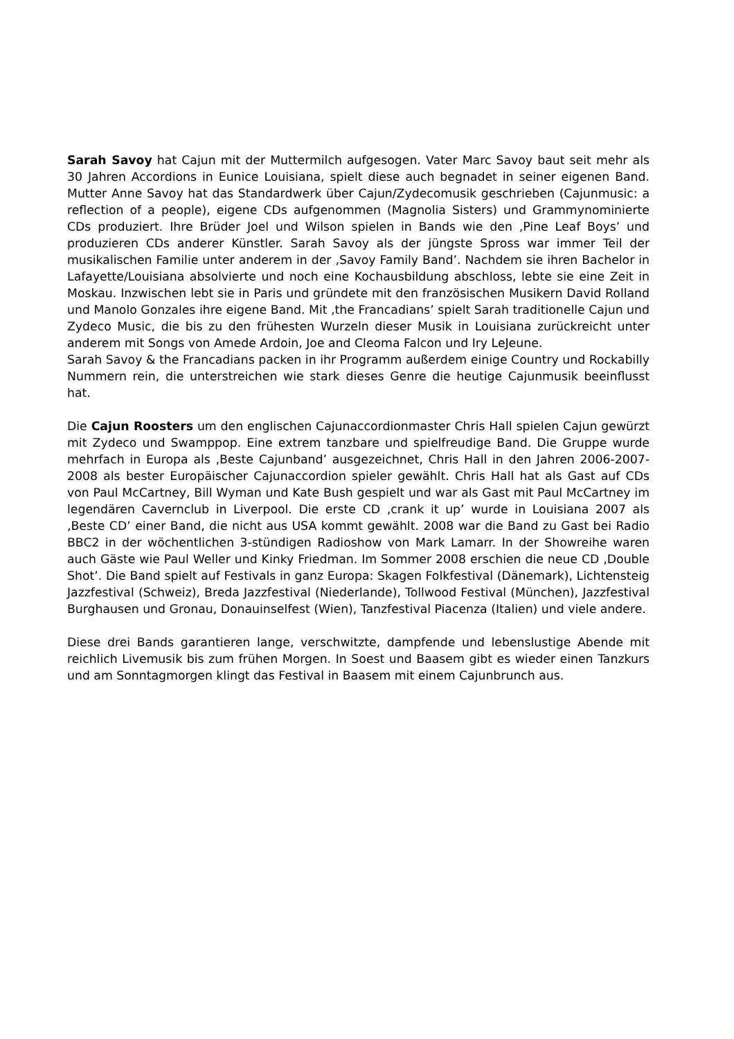Sarah Savoy hat Cajun mit der Muttermilch aufgesogen. Vater Marc Savoy baut seit mehr als 30 Jahren Accordions in Eunice Louisiana, spielt diese auch begnadet in seiner eigenen Band. Mutter Anne Savoy hat das Standardwerk über Cajun/Zydecomusik geschrieben (Cajunmusic: a reflection of a people), eigene CDs aufgenommen (Magnolia Sisters) und Grammynominierte CDs produziert. Ihre Brüder Joel und Wilson spielen in Bands wie den ‚Pine Leaf Boys’ und produzieren CDs anderer Künstler. Sarah Savoy als der jüngste Spross war immer Teil der musikalischen Familie unter anderem in der ‚Savoy Family Band’. Nachdem sie ihren Bachelor in Lafayette/Louisiana absolvierte und noch eine Kochausbildung abschloss, lebte sie eine Zeit in Moskau. Inzwischen lebt sie in Paris und gründete mit den französischen Musikern David Rolland und Manolo Gonzales ihre eigene Band. Mit ‚the Francadians’ spielt Sarah traditionelle Cajun und Zydeco Music, die bis zu den frühesten Wurzeln dieser Musik in Louisiana zurückreicht unter anderem mit Songs von Amede Ardoin, Joe and Cleoma Falcon und Iry LeJeune.
Sarah Savoy & the Francadians packen in ihr Programm außerdem einige Country und Rockabilly Nummern rein, die unterstreichen wie stark dieses Genre die heutige Cajunmusik beeinflusst hat.
Die Cajun Roosters um den englischen Cajunaccordionmaster Chris Hall spielen Cajun gewürzt mit Zydeco und Swamppop. Eine extrem tanzbare und spielfreudige Band. Die Gruppe wurde mehrfach in Europa als ‚Beste Cajunband’ ausgezeichnet, Chris Hall in den Jahren 2006-2007-2008 als bester Europäischer Cajunaccordion spieler gewählt. Chris Hall hat als Gast auf CDs von Paul McCartney, Bill Wyman und Kate Bush gespielt und war als Gast mit Paul McCartney im legendären Cavernclub in Liverpool. Die erste CD ‚crank it up’ wurde in Louisiana 2007 als ‚Beste CD’ einer Band, die nicht aus USA kommt gewählt. 2008 war die Band zu Gast bei Radio BBC2 in der wöchentlichen 3-stündigen Radioshow von Mark Lamarr. In der Showreihe waren auch Gäste wie Paul Weller und Kinky Friedman. Im Sommer 2008 erschien die neue CD ‚Double Shot’. Die Band spielt auf Festivals in ganz Europa: Skagen Folkfestival (Dänemark), Lichtensteig Jazzfestival (Schweiz), Breda Jazzfestival (Niederlande), Tollwood Festival (München), Jazzfestival Burghausen und Gronau, Donauinselfest (Wien), Tanzfestival Piacenza (Italien) und viele andere.
Diese drei Bands garantieren lange, verschwitzte, dampfende und lebenslustige Abende mit reichlich Livemusik bis zum frühen Morgen. In Soest und Baasem gibt es wieder einen Tanzkurs und am Sonntagmorgen klingt das Festival in Baasem mit einem Cajunbrunch aus.